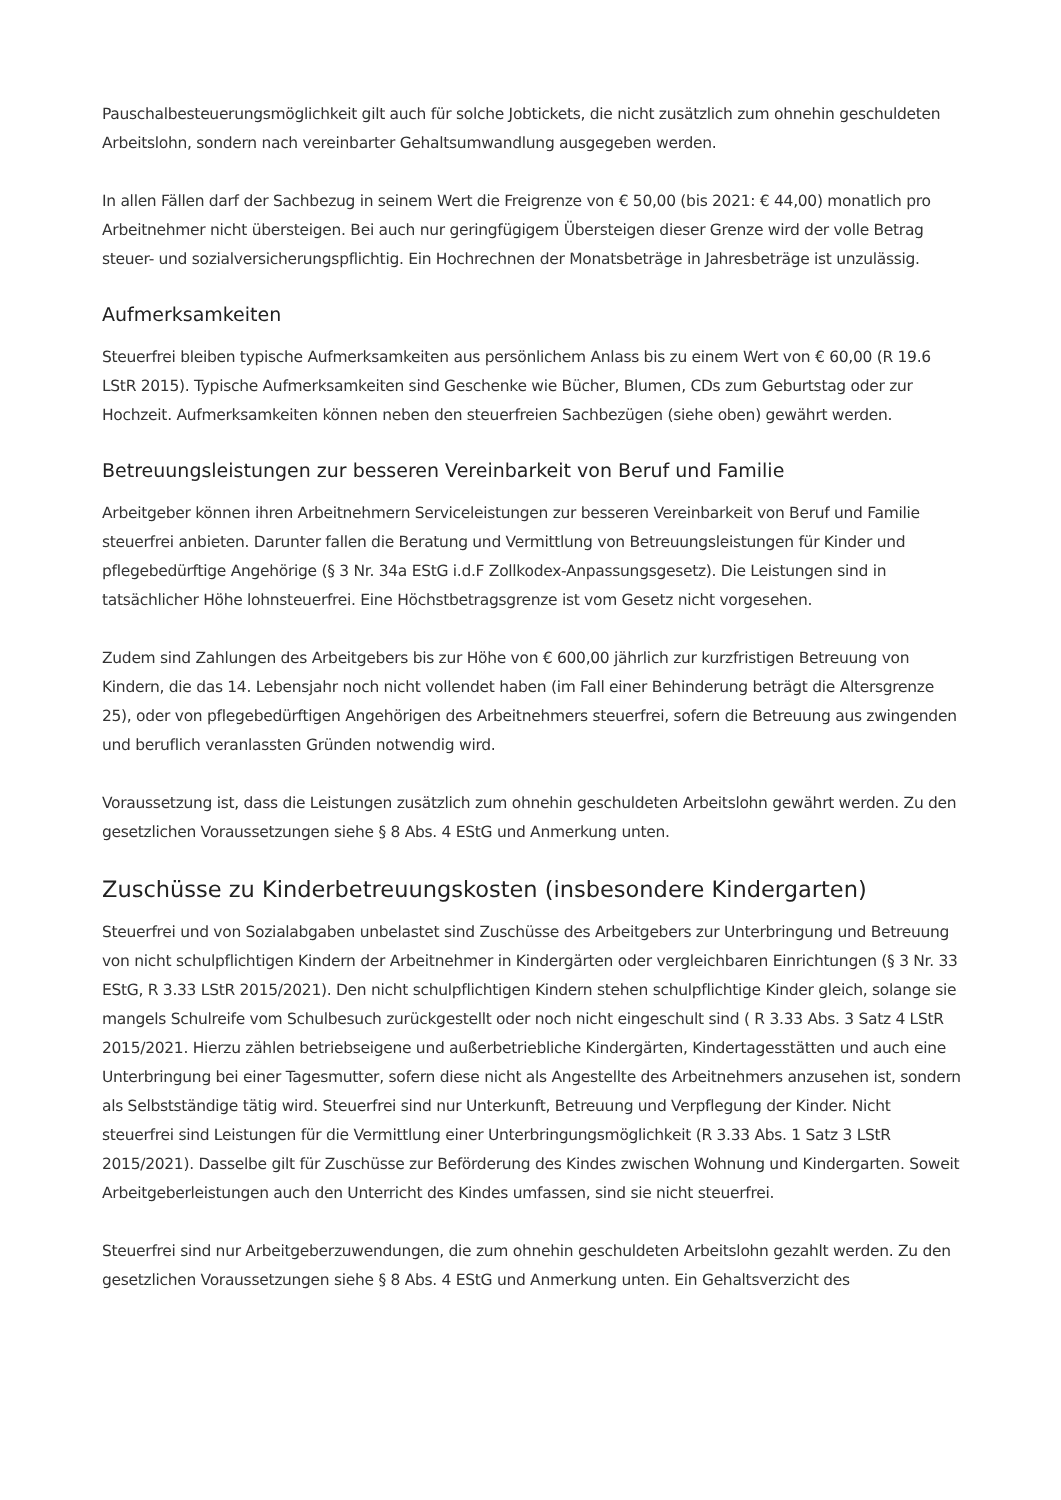Pauschalbesteuerungsmöglichkeit gilt auch für solche Jobtickets, die nicht zusätzlich zum ohnehin geschuldeten Arbeitslohn, sondern nach vereinbarter Gehaltsumwandlung ausgegeben werden.
In allen Fällen darf der Sachbezug in seinem Wert die Freigrenze von € 50,00 (bis 2021: € 44,00) monatlich pro Arbeitnehmer nicht übersteigen. Bei auch nur geringfügigem Übersteigen dieser Grenze wird der volle Betrag steuer- und sozialversicherungspflichtig. Ein Hochrechnen der Monatsbeträge in Jahresbeträge ist unzulässig.
Aufmerksamkeiten
Steuerfrei bleiben typische Aufmerksamkeiten aus persönlichem Anlass bis zu einem Wert von € 60,00 (R 19.6 LStR 2015). Typische Aufmerksamkeiten sind Geschenke wie Bücher, Blumen, CDs zum Geburtstag oder zur Hochzeit. Aufmerksamkeiten können neben den steuerfreien Sachbezügen (siehe oben) gewährt werden.
Betreuungsleistungen zur besseren Vereinbarkeit von Beruf und Familie
Arbeitgeber können ihren Arbeitnehmern Serviceleistungen zur besseren Vereinbarkeit von Beruf und Familie steuerfrei anbieten. Darunter fallen die Beratung und Vermittlung von Betreuungsleistungen für Kinder und pflegebedürftige Angehörige (§ 3 Nr. 34a EStG i.d.F Zollkodex-Anpassungsgesetz). Die Leistungen sind in tatsächlicher Höhe lohnsteuerfrei. Eine Höchstbetragsgrenze ist vom Gesetz nicht vorgesehen.
Zudem sind Zahlungen des Arbeitgebers bis zur Höhe von € 600,00 jährlich zur kurzfristigen Betreuung von Kindern, die das 14. Lebensjahr noch nicht vollendet haben (im Fall einer Behinderung beträgt die Altersgrenze 25), oder von pflegebedürftigen Angehörigen des Arbeitnehmers steuerfrei, sofern die Betreuung aus zwingenden und beruflich veranlassten Gründen notwendig wird.
Voraussetzung ist, dass die Leistungen zusätzlich zum ohnehin geschuldeten Arbeitslohn gewährt werden. Zu den gesetzlichen Voraussetzungen siehe § 8 Abs. 4 EStG und Anmerkung unten.
Zuschüsse zu Kinderbetreuungskosten (insbesondere Kindergarten)
Steuerfrei und von Sozialabgaben unbelastet sind Zuschüsse des Arbeitgebers zur Unterbringung und Betreuung von nicht schulpflichtigen Kindern der Arbeitnehmer in Kindergärten oder vergleichbaren Einrichtungen (§ 3 Nr. 33 EStG, R 3.33 LStR 2015/2021). Den nicht schulpflichtigen Kindern stehen schulpflichtige Kinder gleich, solange sie mangels Schulreife vom Schulbesuch zurückgestellt oder noch nicht eingeschult sind ( R 3.33 Abs. 3 Satz 4 LStR 2015/2021. Hierzu zählen betriebseigene und außerbetriebliche Kindergärten, Kindertagesstätten und auch eine Unterbringung bei einer Tagesmutter, sofern diese nicht als Angestellte des Arbeitnehmers anzusehen ist, sondern als Selbstständige tätig wird. Steuerfrei sind nur Unterkunft, Betreuung und Verpflegung der Kinder. Nicht steuerfrei sind Leistungen für die Vermittlung einer Unterbringungsmöglichkeit (R 3.33 Abs. 1 Satz 3 LStR 2015/2021). Dasselbe gilt für Zuschüsse zur Beförderung des Kindes zwischen Wohnung und Kindergarten. Soweit Arbeitgeberleistungen auch den Unterricht des Kindes umfassen, sind sie nicht steuerfrei.
Steuerfrei sind nur Arbeitgeberzuwendungen, die zum ohnehin geschuldeten Arbeitslohn gezahlt werden. Zu den gesetzlichen Voraussetzungen siehe § 8 Abs. 4 EStG und Anmerkung unten. Ein Gehaltsverzicht des